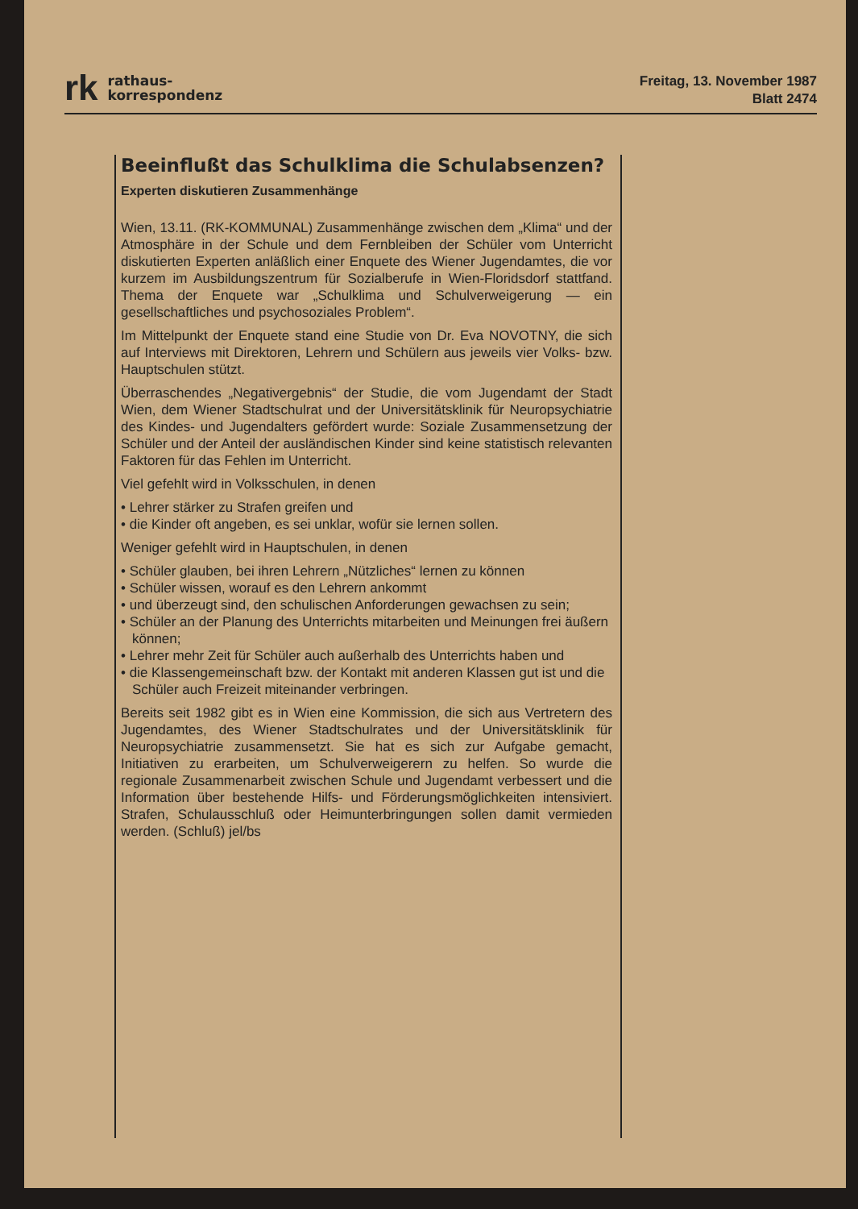rk rathaus-
korrespondenz
Freitag, 13. November 1987
Blatt 2474
Beeinflußt das Schulklima die Schulabsenzen?
Experten diskutieren Zusammenhänge
Wien, 13.11. (RK-KOMMUNAL) Zusammenhänge zwischen dem „Klima“ und der Atmosphäre in der Schule und dem Fernbleiben der Schüler vom Unterricht diskutierten Experten anläßlich einer Enquete des Wiener Jugendamtes, die vor kurzem im Ausbildungszentrum für Sozialberufe in Wien-Floridsdorf stattfand. Thema der Enquete war „Schulklima und Schulverweigerung — ein gesellschaftliches und psychosoziales Problem“.
Im Mittelpunkt der Enquete stand eine Studie von Dr. Eva NOVOTNY, die sich auf Interviews mit Direktoren, Lehrern und Schülern aus jeweils vier Volks- bzw. Hauptschulen stützt.
Überraschendes „Negativergebnis“ der Studie, die vom Jugendamt der Stadt Wien, dem Wiener Stadtschulrat und der Universitätsklinik für Neuropsychiatrie des Kindes- und Jugendalters gefördert wurde: Soziale Zusammensetzung der Schüler und der Anteil der ausländischen Kinder sind keine statistisch relevanten Faktoren für das Fehlen im Unterricht.
Viel gefehlt wird in Volksschulen, in denen
• Lehrer stärker zu Strafen greifen und
• die Kinder oft angeben, es sei unklar, wofür sie lernen sollen.
Weniger gefehlt wird in Hauptschulen, in denen
• Schüler glauben, bei ihren Lehrern „Nützliches“ lernen zu können
• Schüler wissen, worauf es den Lehrern ankommt
• und überzeugt sind, den schulischen Anforderungen gewachsen zu sein;
• Schüler an der Planung des Unterrichts mitarbeiten und Meinungen frei äußern können;
• Lehrer mehr Zeit für Schüler auch außerhalb des Unterrichts haben und
• die Klassengemeinschaft bzw. der Kontakt mit anderen Klassen gut ist und die Schüler auch Freizeit miteinander verbringen.
Bereits seit 1982 gibt es in Wien eine Kommission, die sich aus Vertretern des Jugendamtes, des Wiener Stadtschulrates und der Universitätsklinik für Neuropsychiatrie zusammensetzt. Sie hat es sich zur Aufgabe gemacht, Initiativen zu erarbeiten, um Schulverweigerern zu helfen. So wurde die regionale Zusammenarbeit zwischen Schule und Jugendamt verbessert und die Information über bestehende Hilfs- und Förderungsmöglichkeiten intensiviert. Strafen, Schulausschluß oder Heimunterbringungen sollen damit vermieden werden. (Schluß) jel/bs